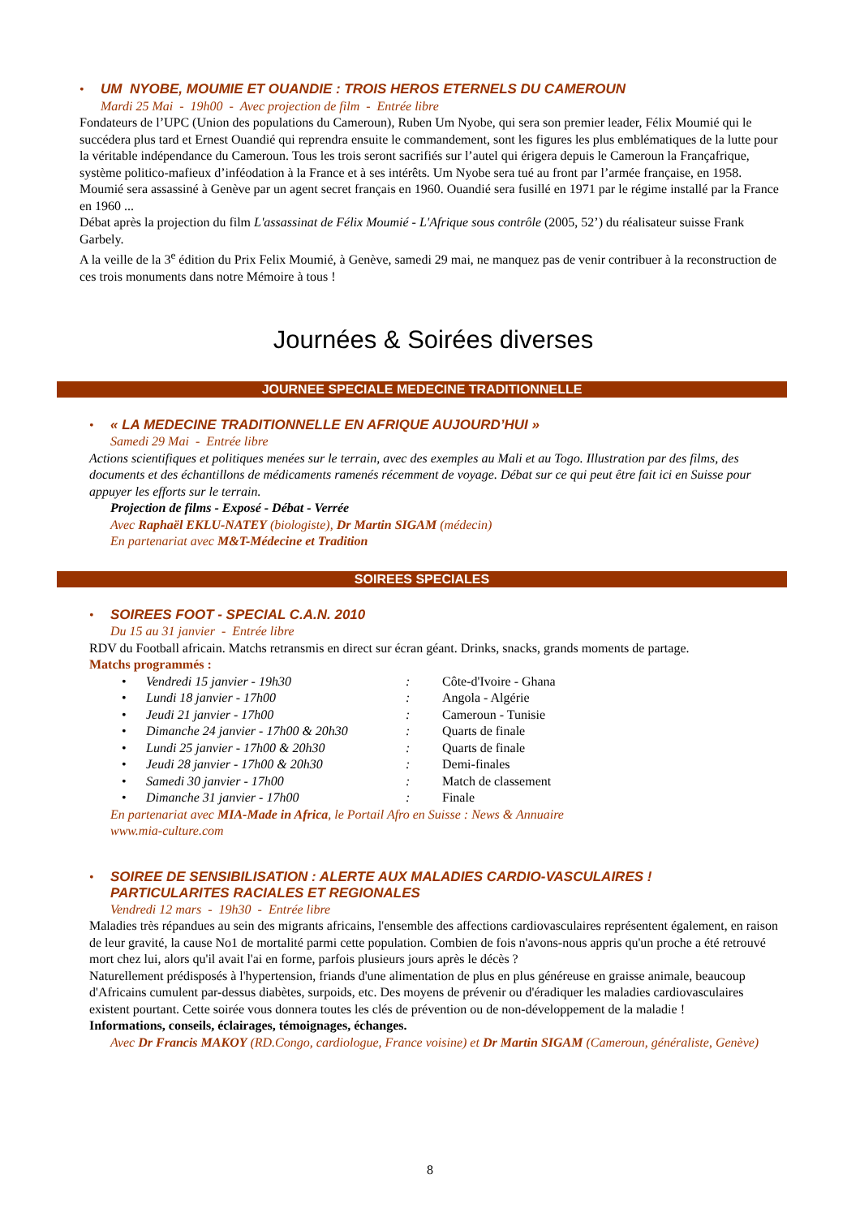•
UM NYOBE, MOUMIE ET OUANDIE : TROIS HEROS ETERNELS DU CAMEROUN
Mardi 25 Mai - 19h00 - Avec projection de film - Entrée libre
Fondateurs de l’UPC (Union des populations du Cameroun), Ruben Um Nyobe, qui sera son premier leader, Félix Moumié qui le succédera plus tard et Ernest Ouandié qui reprendra ensuite le commandement, sont les figures les plus emblématiques de la lutte pour la véritable indépendance du Cameroun. Tous les trois seront sacrifiés sur l’autel qui érigera depuis le Cameroun la Françafrique, système politico-mafieux d’inféodation à la France et à ses intérêts. Um Nyobe sera tué au front par l’armée française, en 1958. Moumié sera assassiné à Genève par un agent secret français en 1960. Ouandié sera fusillé en 1971 par le régime installé par la France en 1960 ...
Débat après la projection du film L'assassinat de Félix Moumié - L'Afrique sous contrôle (2005, 52’) du réalisateur suisse Frank Garbely.
A la veille de la 3<sup>e</sup> édition du Prix Felix Moumié, à Genève, samedi 29 mai, ne manquez pas de venir contribuer à la reconstruction de ces trois monuments dans notre Mémoire à tous !
Journées & Soirées diverses
JOURNEE SPECIALE MEDECINE TRADITIONNELLE
•
« LA MEDECINE TRADITIONNELLE EN AFRIQUE AUJOURD’HUI »
Samedi 29 Mai - Entrée libre
Actions scientifiques et politiques menées sur le terrain, avec des exemples au Mali et au Togo. Illustration par des films, des documents et des échantillons de médicaments ramenés récemment de voyage. Débat sur ce qui peut être fait ici en Suisse pour appuyer les efforts sur le terrain.
Projection de films - Exposé - Débat - Verrée
Avec Raphaël EKLU-NATEY (biologiste), Dr Martin SIGAM (médecin)
En partenariat avec M&T-Médecine et Tradition
SOIREES SPECIALES
•
SOIREES FOOT - SPECIAL C.A.N. 2010
Du 15 au 31 janvier - Entrée libre
RDV du Football africain. Matchs retransmis en direct sur écran géant. Drinks, snacks, grands moments de partage.
Matchs programmés :
| • | Vendredi 15 janvier - 19h30 | : | Côte-d'Ivoire - Ghana |
| • | Lundi 18 janvier - 17h00 | : | Angola - Algérie |
| • | Jeudi 21 janvier - 17h00 | : | Cameroun - Tunisie |
| • | Dimanche 24 janvier - 17h00 & 20h30 | : | Quarts de finale |
| • | Lundi 25 janvier - 17h00 & 20h30 | : | Quarts de finale |
| • | Jeudi 28 janvier - 17h00 & 20h30 | : | Demi-finales |
| • | Samedi 30 janvier - 17h00 | : | Match de classement |
| • | Dimanche 31 janvier - 17h00 | : | Finale |
En partenariat avec MIA-Made in Africa, le Portail Afro en Suisse : News & Annuaire
www.mia-culture.com
•
SOIREE DE SENSIBILISATION : ALERTE AUX MALADIES CARDIO-VASCULAIRES !
PARTICULARITES RACIALES ET REGIONALES
Vendredi 12 mars - 19h30 - Entrée libre
Maladies très répandues au sein des migrants africains, l'ensemble des affections cardiovasculaires représentent également, en raison de leur gravité, la cause No1 de mortalité parmi cette population. Combien de fois n'avons-nous appris qu'un proche a été retrouvé mort chez lui, alors qu'il avait l'ai en forme, parfois plusieurs jours après le décès ?
Naturellement prédisposés à l'hypertension, friands d'une alimentation de plus en plus généreuse en graisse animale, beaucoup d'Africains cumulent par-dessus diabètes, surpoids, etc. Des moyens de prévenir ou d'éradiquer les maladies cardiovasculaires existent pourtant. Cette soirée vous donnera toutes les clés de prévention ou de non-développement de la maladie !
Informations, conseils, éclairages, témoignages, échanges.
Avec Dr Francis MAKOY (RD.Congo, cardiologue, France voisine) et Dr Martin SIGAM (Cameroun, généraliste, Genève)
8